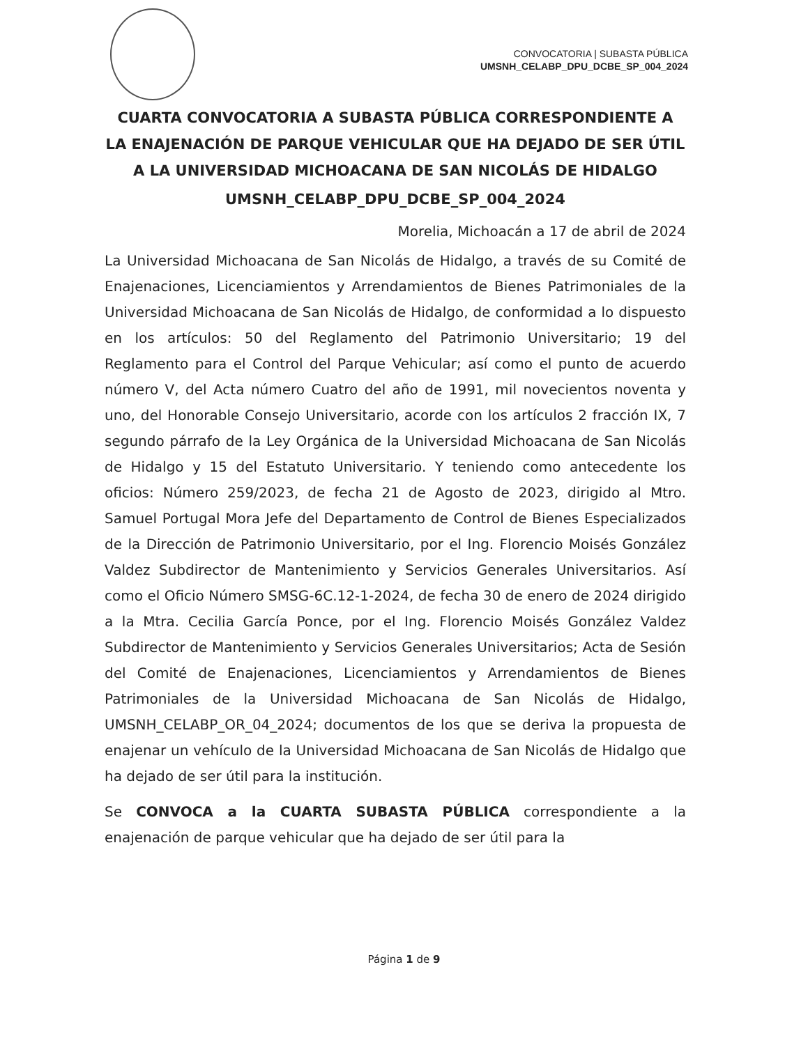CONVOCATORIA | SUBASTA PÚBLICA
UMSNH_CELABP_DPU_DCBE_SP_004_2024
CUARTA CONVOCATORIA A SUBASTA PÚBLICA CORRESPONDIENTE A LA ENAJENACIÓN DE PARQUE VEHICULAR QUE HA DEJADO DE SER ÚTIL A LA UNIVERSIDAD MICHOACANA DE SAN NICOLÁS DE HIDALGO
UMSNH_CELABP_DPU_DCBE_SP_004_2024
Morelia, Michoacán a 17 de abril de 2024
La Universidad Michoacana de San Nicolás de Hidalgo, a través de su Comité de Enajenaciones, Licenciamientos y Arrendamientos de Bienes Patrimoniales de la Universidad Michoacana de San Nicolás de Hidalgo, de conformidad a lo dispuesto en los artículos: 50 del Reglamento del Patrimonio Universitario; 19 del Reglamento para el Control del Parque Vehicular; así como el punto de acuerdo número V, del Acta número Cuatro del año de 1991, mil novecientos noventa y uno, del Honorable Consejo Universitario, acorde con los artículos 2 fracción IX, 7 segundo párrafo de la Ley Orgánica de la Universidad Michoacana de San Nicolás de Hidalgo y 15 del Estatuto Universitario. Y teniendo como antecedente los oficios: Número 259/2023, de fecha 21 de Agosto de 2023, dirigido al Mtro. Samuel Portugal Mora Jefe del Departamento de Control de Bienes Especializados de la Dirección de Patrimonio Universitario, por el Ing. Florencio Moisés González Valdez Subdirector de Mantenimiento y Servicios Generales Universitarios. Así como el Oficio Número SMSG-6C.12-1-2024, de fecha 30 de enero de 2024 dirigido a la Mtra. Cecilia García Ponce, por el Ing. Florencio Moisés González Valdez Subdirector de Mantenimiento y Servicios Generales Universitarios; Acta de Sesión del Comité de Enajenaciones, Licenciamientos y Arrendamientos de Bienes Patrimoniales de la Universidad Michoacana de San Nicolás de Hidalgo, UMSNH_CELABP_OR_04_2024; documentos de los que se deriva la propuesta de enajenar un vehículo de la Universidad Michoacana de San Nicolás de Hidalgo que ha dejado de ser útil para la institución.
Se CONVOCA a la CUARTA SUBASTA PÚBLICA correspondiente a la enajenación de parque vehicular que ha dejado de ser útil para la
Página 1 de 9